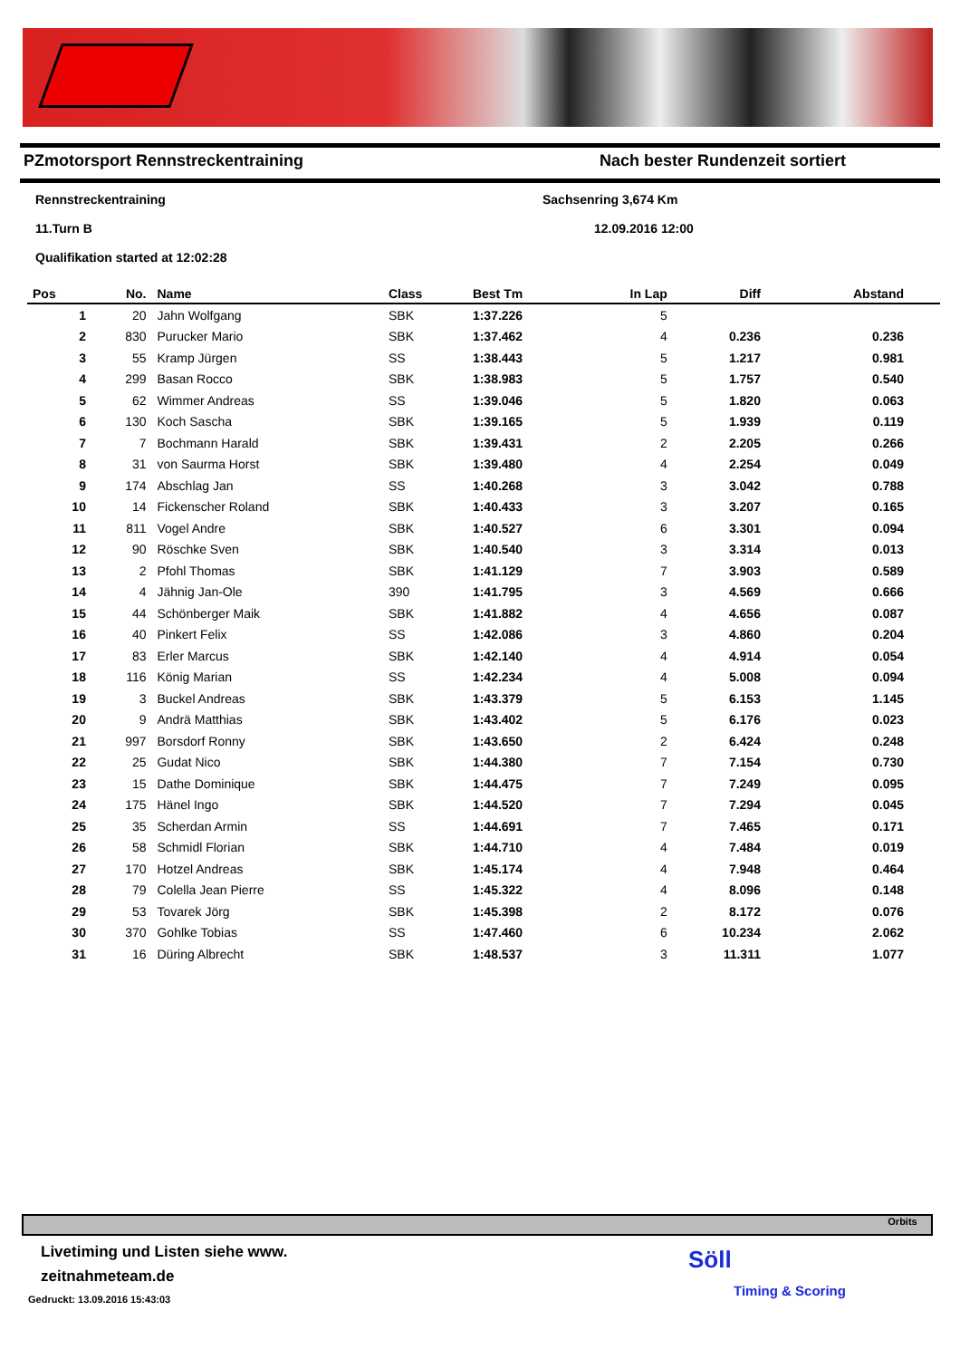PZmotorsport Rennstreckentraining Nach bester Rundenzeit sortiert
Rennstreckentraining Sachsenring 3,674 Km 11.Turn B 12.09.2016 12:00 Qualifikation started at 12:02:28
| Pos | No. | Name | Class | Best Tm | In Lap | Diff | Abstand |
| --- | --- | --- | --- | --- | --- | --- | --- |
| 1 | 20 | Jahn Wolfgang | SBK | 1:37.226 | 5 | | |
| 2 | 830 | Purucker Mario | SBK | 1:37.462 | 4 | 0.236 | 0.236 |
| 3 | 55 | Kramp Jürgen | SS | 1:38.443 | 5 | 1.217 | 0.981 |
| 4 | 299 | Basan Rocco | SBK | 1:38.983 | 5 | 1.757 | 0.540 |
| 5 | 62 | Wimmer Andreas | SS | 1:39.046 | 5 | 1.820 | 0.063 |
| 6 | 130 | Koch Sascha | SBK | 1:39.165 | 5 | 1.939 | 0.119 |
| 7 | 7 | Bochmann Harald | SBK | 1:39.431 | 2 | 2.205 | 0.266 |
| 8 | 31 | von Saurma Horst | SBK | 1:39.480 | 4 | 2.254 | 0.049 |
| 9 | 174 | Abschlag Jan | SS | 1:40.268 | 3 | 3.042 | 0.788 |
| 10 | 14 | Fickenscher Roland | SBK | 1:40.433 | 3 | 3.207 | 0.165 |
| 11 | 811 | Vogel Andre | SBK | 1:40.527 | 6 | 3.301 | 0.094 |
| 12 | 90 | Röschke Sven | SBK | 1:40.540 | 3 | 3.314 | 0.013 |
| 13 | 2 | Pfohl Thomas | SBK | 1:41.129 | 7 | 3.903 | 0.589 |
| 14 | 4 | Jähnig Jan-Ole | 390 | 1:41.795 | 3 | 4.569 | 0.666 |
| 15 | 44 | Schönberger Maik | SBK | 1:41.882 | 4 | 4.656 | 0.087 |
| 16 | 40 | Pinkert Felix | SS | 1:42.086 | 3 | 4.860 | 0.204 |
| 17 | 83 | Erler Marcus | SBK | 1:42.140 | 4 | 4.914 | 0.054 |
| 18 | 116 | König Marian | SS | 1:42.234 | 4 | 5.008 | 0.094 |
| 19 | 3 | Buckel Andreas | SBK | 1:43.379 | 5 | 6.153 | 1.145 |
| 20 | 9 | Andrä Matthias | SBK | 1:43.402 | 5 | 6.176 | 0.023 |
| 21 | 997 | Borsdorf Ronny | SBK | 1:43.650 | 2 | 6.424 | 0.248 |
| 22 | 25 | Gudat Nico | SBK | 1:44.380 | 7 | 7.154 | 0.730 |
| 23 | 15 | Dathe Dominique | SBK | 1:44.475 | 7 | 7.249 | 0.095 |
| 24 | 175 | Hänel Ingo | SBK | 1:44.520 | 7 | 7.294 | 0.045 |
| 25 | 35 | Scherdan Armin | SS | 1:44.691 | 7 | 7.465 | 0.171 |
| 26 | 58 | Schmidl Florian | SBK | 1:44.710 | 4 | 7.484 | 0.019 |
| 27 | 170 | Hotzel Andreas | SBK | 1:45.174 | 4 | 7.948 | 0.464 |
| 28 | 79 | Colella Jean Pierre | SS | 1:45.322 | 4 | 8.096 | 0.148 |
| 29 | 53 | Tovarek Jörg | SBK | 1:45.398 | 2 | 8.172 | 0.076 |
| 30 | 370 | Gohlke Tobias | SS | 1:47.460 | 6 | 10.234 | 2.062 |
| 31 | 16 | Düring Albrecht | SBK | 1:48.537 | 3 | 11.311 | 1.077 |
Orbits
Livetiming und Listen siehe www.
zeitnahmeteam.de
Gedruckt: 13.09.2016 15:43:03
Söll
Timing & Scoring